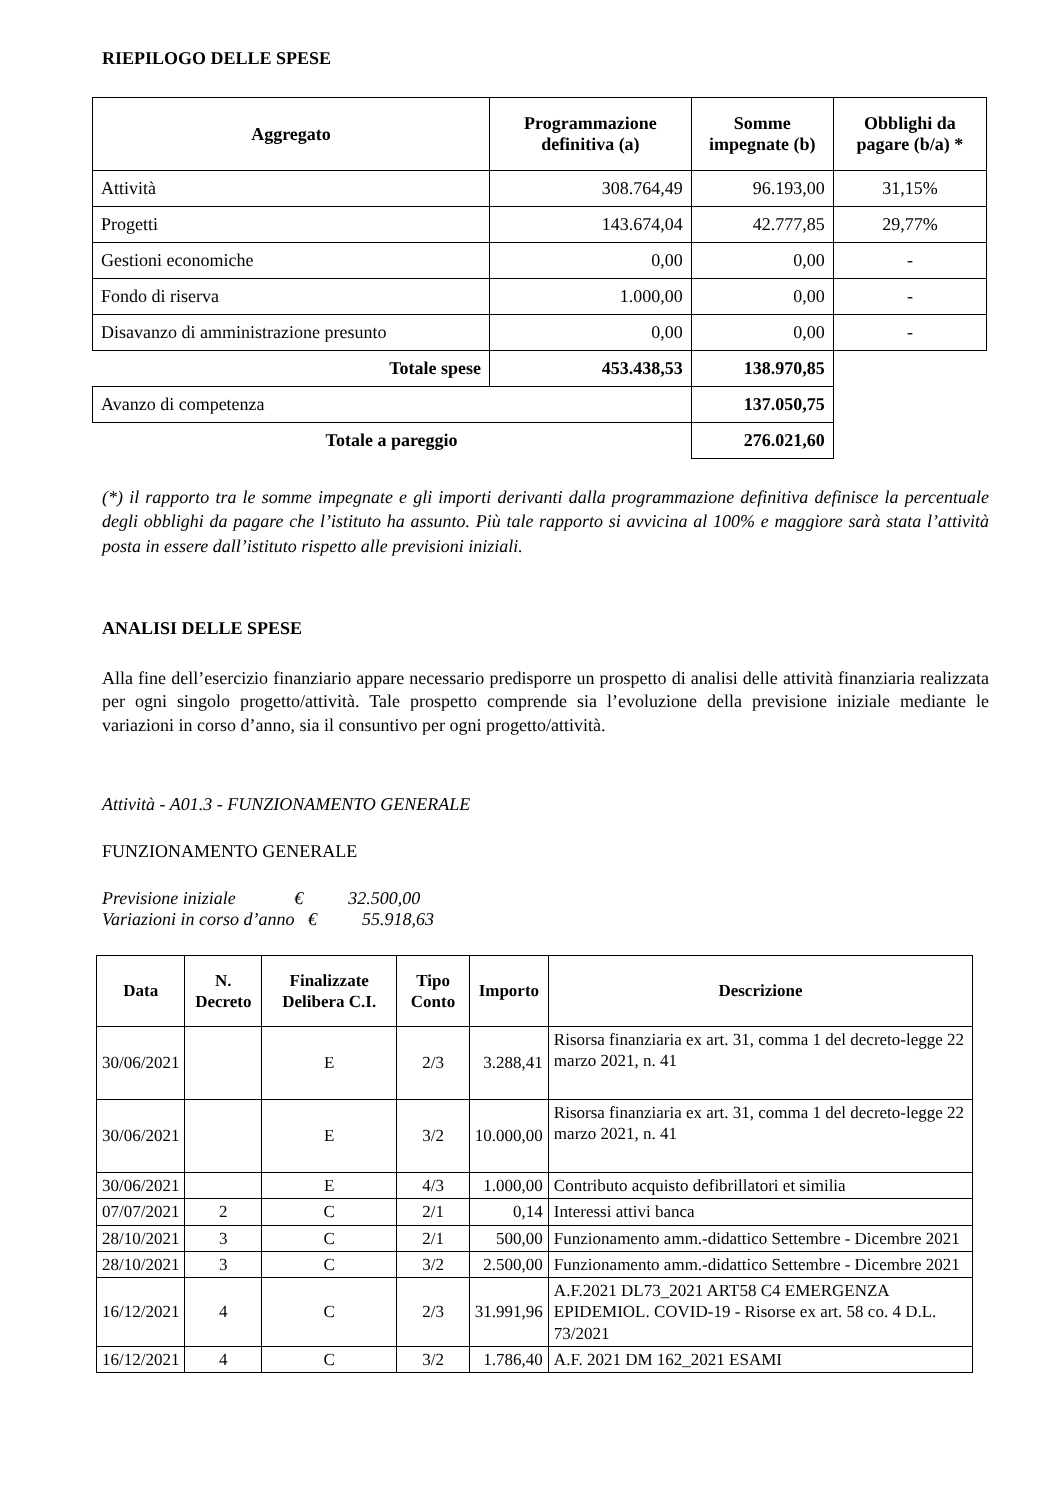RIEPILOGO DELLE SPESE
| Aggregato | Programmazione definitiva (a) | Somme impegnate (b) | Obblighi da pagare (b/a) * |
| --- | --- | --- | --- |
| Attività | 308.764,49 | 96.193,00 | 31,15% |
| Progetti | 143.674,04 | 42.777,85 | 29,77% |
| Gestioni economiche | 0,00 | 0,00 | - |
| Fondo di riserva | 1.000,00 | 0,00 | - |
| Disavanzo di amministrazione presunto | 0,00 | 0,00 | - |
| Totale spese | 453.438,53 | 138.970,85 | |
| Avanzo di competenza | | 137.050,75 | |
| Totale a pareggio | | 276.021,60 | |
(*) il rapporto tra le somme impegnate e gli importi derivanti dalla programmazione definitiva definisce la percentuale degli obblighi da pagare che l’istituto ha assunto. Più tale rapporto si avvicina al 100% e maggiore sarà stata l’attività posta in essere dall’istituto rispetto alle previsioni iniziali.
ANALISI DELLE SPESE
Alla fine dell’esercizio finanziario appare necessario predisporre un prospetto di analisi delle attività finanziaria realizzata per ogni singolo progetto/attività. Tale prospetto comprende sia l’evoluzione della previsione iniziale mediante le variazioni in corso d’anno, sia il consuntivo per ogni progetto/attività.
Attività - A01.3 - FUNZIONAMENTO GENERALE
FUNZIONAMENTO GENERALE
Previsione iniziale € 32.500,00
Variazioni in corso d’anno € 55.918,63
| Data | N. Decreto | Finalizzate Delibera C.I. | Tipo Conto | Importo | Descrizione |
| --- | --- | --- | --- | --- | --- |
| 30/06/2021 | | E | 2/3 | 3.288,41 | Risorsa finanziaria ex art. 31, comma 1 del decreto-legge 22 marzo 2021, n. 41 |
| 30/06/2021 | | E | 3/2 | 10.000,00 | Risorsa finanziaria ex art. 31, comma 1 del decreto-legge 22 marzo 2021, n. 41 |
| 30/06/2021 | | E | 4/3 | 1.000,00 | Contributo acquisto defibrillatori et similia |
| 07/07/2021 | 2 | C | 2/1 | 0,14 | Interessi attivi banca |
| 28/10/2021 | 3 | C | 2/1 | 500,00 | Funzionamento amm.-didattico Settembre - Dicembre 2021 |
| 28/10/2021 | 3 | C | 3/2 | 2.500,00 | Funzionamento amm.-didattico Settembre - Dicembre 2021 |
| 16/12/2021 | 4 | C | 2/3 | 31.991,96 | A.F.2021 DL73_2021 ART58 C4 EMERGENZA EPIDEMIOL. COVID-19 - Risorse ex art. 58 co. 4 D.L. 73/2021 |
| 16/12/2021 | 4 | C | 3/2 | 1.786,40 | A.F. 2021 DM 162_2021 ESAMI |